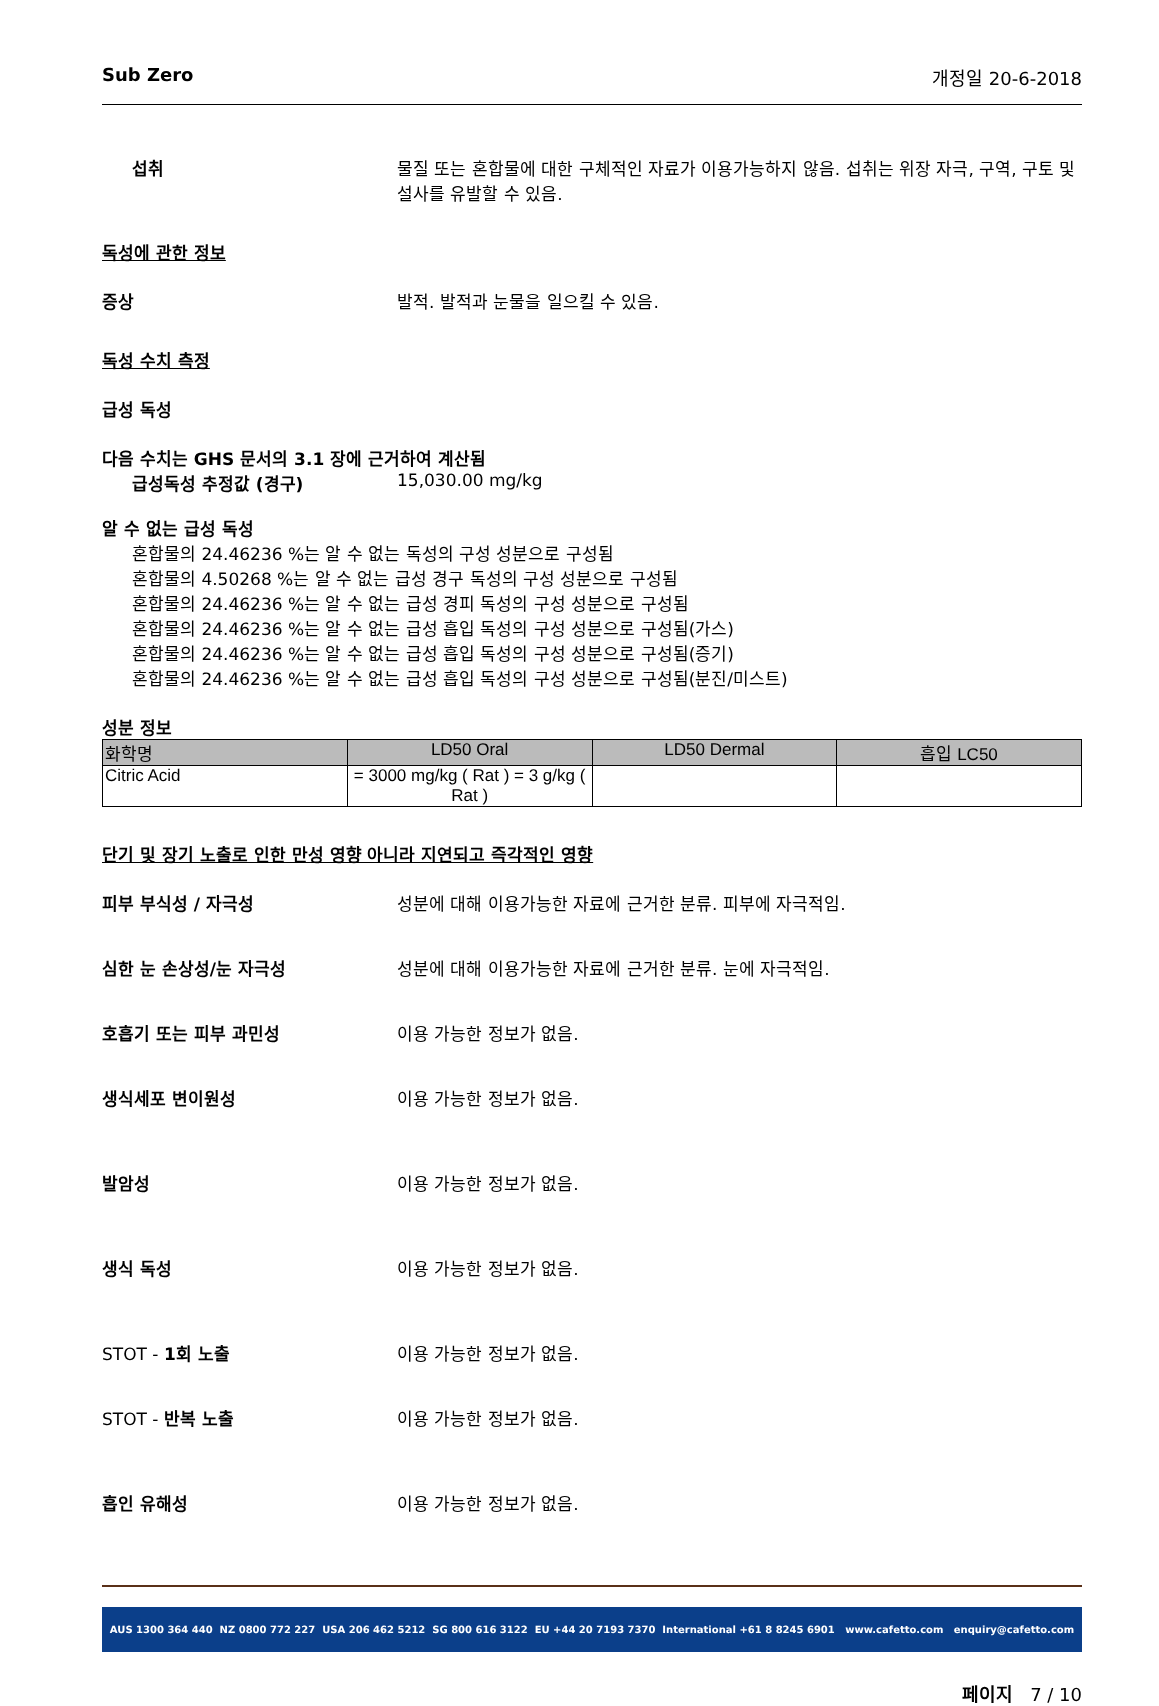Sub Zero 개정일 20-6-2018
섭취 물질 또는 혼합물에 대한 구체적인 자료가 이용가능하지 않음. 섭취는 위장 자극, 구역, 구토 및 설사를 유발할 수 있음.
독성에 관한 정보
증상 발적. 발적과 눈물을 일으킬 수 있음.
독성 수치 측정
급성 독성
다음 수치는 GHS 문서의 3.1 장에 근거하여 계산됨
급성독성 추정값 (경구) 15,030.00 mg/kg
알 수 없는 급성 독성
혼합물의 24.46236 %는 알 수 없는 독성의 구성 성분으로 구성됨
혼합물의 4.50268 %는 알 수 없는 급성 경구 독성의 구성 성분으로 구성됨
혼합물의 24.46236 %는 알 수 없는 급성 경피 독성의 구성 성분으로 구성됨
혼합물의 24.46236 %는 알 수 없는 급성 흡입 독성의 구성 성분으로 구성됨(가스)
혼합물의 24.46236 %는 알 수 없는 급성 흡입 독성의 구성 성분으로 구성됨(증기)
혼합물의 24.46236 %는 알 수 없는 급성 흡입 독성의 구성 성분으로 구성됨(분진/미스트)
성분 정보
| 화학명 | LD50 Oral | LD50 Dermal | 흡입 LC50 |
| --- | --- | --- | --- |
| Citric Acid | = 3000 mg/kg ( Rat ) = 3 g/kg ( Rat ) | | |
단기 및 장기 노출로 인한 만성 영향 아니라 지연되고 즉각적인 영향
피부 부식성 / 자극성 성분에 대해 이용가능한 자료에 근거한 분류. 피부에 자극적임.
심한 눈 손상성/눈 자극성 성분에 대해 이용가능한 자료에 근거한 분류. 눈에 자극적임.
호흡기 또는 피부 과민성 이용 가능한 정보가 없음.
생식세포 변이원성 이용 가능한 정보가 없음.
발암성 이용 가능한 정보가 없음.
생식 독성 이용 가능한 정보가 없음.
STOT - 1회 노출 이용 가능한 정보가 없음.
STOT - 반복 노출 이용 가능한 정보가 없음.
흡인 유해성 이용 가능한 정보가 없음.
AUS 1300 364 440 NZ 0800 772 227 USA 206 462 5212 SG 800 616 3122 EU +44 20 7193 7370 International +61 8 8245 6901 www.cafetto.com enquiry@cafetto.com
페이지 7 / 10